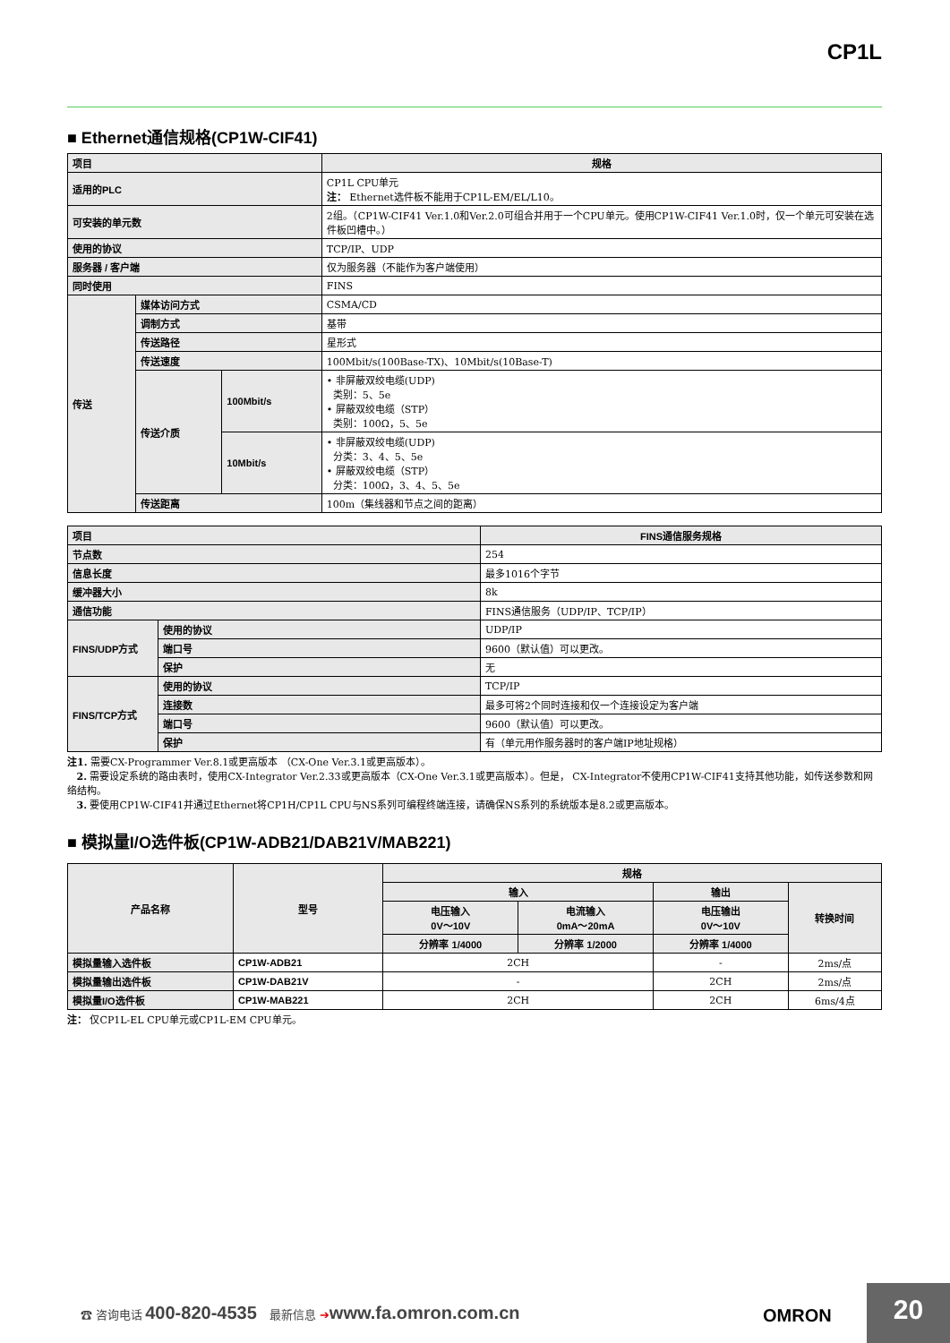CP1L
■ Ethernet通信规格(CP1W-CIF41)
| 项目 | | | 规格 |
| --- | --- | --- | --- |
| 适用的PLC | | | CP1L CPU单元 注： Ethernet选件板不能用于CP1L-EM/EL/L10。 |
| 可安装的单元数 | | | 2组。（CP1W-CIF41 Ver.1.0和Ver.2.0可组合并用于一个CPU单元。使用CP1W-CIF41 Ver.1.0时，仅一个单元可安装在选件板凹槽中。） |
| 使用的协议 | | | TCP/IP、UDP |
| 服务器 / 客户端 | | | 仅为服务器（不能作为客户端使用） |
| 同时使用 | | | FINS |
| 传送 | 媒体访问方式 | | CSMA/CD |
| | 调制方式 | | 基带 |
| | 传送路径 | | 星形式 |
| | 传送速度 | | 100Mbit/s(100Base-TX)、10Mbit/s(10Base-T) |
| | 传送介质 | 100Mbit/s | • 非屏蔽双绞电缆(UDP) 类别：5、5e • 屏蔽双绞电缆（STP） 类别：100Ω，5、5e |
| | | 10Mbit/s | • 非屏蔽双绞电缆(UDP) 分类：3、4、5、5e • 屏蔽双绞电缆（STP） 分类：100Ω，3、4、5、5e |
| | 传送距离 | | 100m（集线器和节点之间的距离） |
| 项目 | | FINS通信服务规格 |
| --- | --- | --- |
| 节点数 | | 254 |
| 信息长度 | | 最多1016个字节 |
| 缓冲器大小 | | 8k |
| 通信功能 | | FINS通信服务（UDP/IP、TCP/IP） |
| FINS/UDP方式 | 使用的协议 | UDP/IP |
| | 端口号 | 9600（默认值）可以更改。 |
| | 保护 | 无 |
| FINS/TCP方式 | 使用的协议 | TCP/IP |
| | 连接数 | 最多可将2个同时连接和仅一个连接设定为客户端 |
| | 端口号 | 9600（默认值）可以更改。 |
| | 保护 | 有（单元用作服务器时的客户端IP地址规格） |
注1. 需要CX-Programmer Ver.8.1或更高版本 （CX-One Ver.3.1或更高版本）。
2. 需要设定系统的路由表时，使用CX-Integrator Ver.2.33或更高版本（CX-One Ver.3.1或更高版本）。但是， CX-Integrator不使用CP1W-CIF41支持其他功能，如传送参数和网络结构。
3. 要使用CP1W-CIF41并通过Ethernet将CP1H/CP1L CPU与NS系列可编程终端连接，请确保NS系列的系统版本是8.2或更高版本。
■ 模拟量I/O选件板(CP1W-ADB21/DAB21V/MAB221)
| 产品名称 | 型号 | 规格 | | | |
| --- | --- | --- | --- | --- | --- |
| | | 输入 | | 输出 | 转换时间 |
| | | 电压输入 0V～10V | 电流输入 0mA～20mA | 电压输出 0V～10V | |
| | | 分辨率 1/4000 | 分辨率 1/2000 | 分辨率 1/4000 | |
| 模拟量输入选件板 | CP1W-ADB21 | 2CH | | - | 2ms/点 |
| 模拟量输出选件板 | CP1W-DAB21V | - | | 2CH | 2ms/点 |
| 模拟量I/O选件板 | CP1W-MAB221 | 2CH | | 2CH | 6ms/4点 |
注： 仅CP1L-EL CPU单元或CP1L-EM CPU单元。
☎ 咨询电话 400-820-4535 最新信息 ➔www.fa.omron.com.cn
OMRON
20